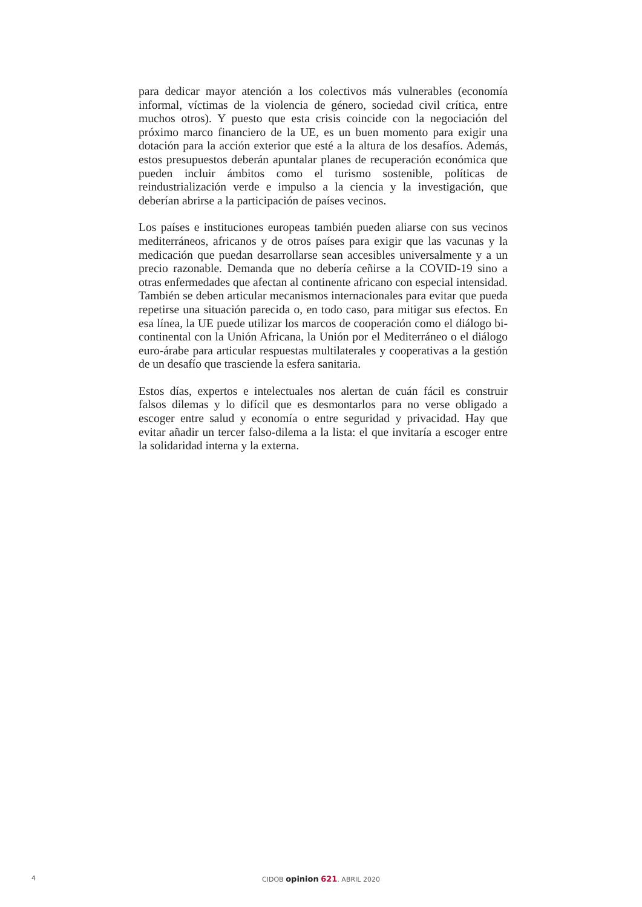para dedicar mayor atención a los colectivos más vulnerables (economía informal, víctimas de la violencia de género, sociedad civil crítica, entre muchos otros). Y puesto que esta crisis coincide con la negociación del próximo marco financiero de la UE, es un buen momento para exigir una dotación para la acción exterior que esté a la altura de los desafíos. Además, estos presupuestos deberán apuntalar planes de recuperación económica que pueden incluir ámbitos como el turismo sostenible, políticas de reindustrialización verde e impulso a la ciencia y la investigación, que deberían abrirse a la participación de países vecinos.
Los países e instituciones europeas también pueden aliarse con sus vecinos mediterráneos, africanos y de otros países para exigir que las vacunas y la medicación que puedan desarrollarse sean accesibles universalmente y a un precio razonable. Demanda que no debería ceñirse a la COVID-19 sino a otras enfermedades que afectan al continente africano con especial intensidad. También se deben articular mecanismos internacionales para evitar que pueda repetirse una situación parecida o, en todo caso, para mitigar sus efectos. En esa línea, la UE puede utilizar los marcos de cooperación como el diálogo bi-continental con la Unión Africana, la Unión por el Mediterráneo o el diálogo euro-árabe para articular respuestas multilaterales y cooperativas a la gestión de un desafío que trasciende la esfera sanitaria.
Estos días, expertos e intelectuales nos alertan de cuán fácil es construir falsos dilemas y lo difícil que es desmontarlos para no verse obligado a escoger entre salud y economía o entre seguridad y privacidad. Hay que evitar añadir un tercer falso-dilema a la lista: el que invitaría a escoger entre la solidaridad interna y la externa.
4
CIDOB opinion 621. ABRIL 2020